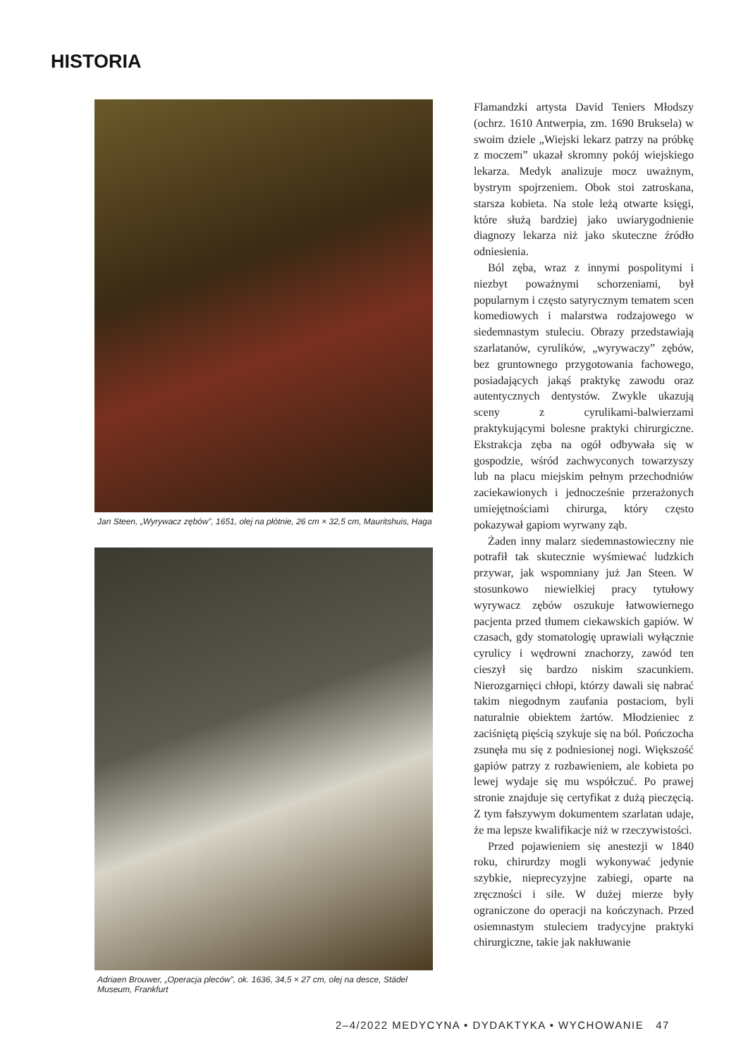HISTORIA
Jan Steen, „Wyrywacz zębów”, 1651, olej na płótnie, 26 cm × 32,5 cm, Mauritshuis, Haga
Adriaen Brouwer, „Operacja pleców”, ok. 1636, 34,5 × 27 cm, olej na desce, Städel Museum, Frankfurt
Flamandzki artysta David Teniers Młodszy (ochrz. 1610 Antwerpia, zm. 1690 Bruksela) w swoim dziele „Wiejski lekarz patrzy na próbkę z moczem” ukazał skromny pokój wiejskiego lekarza. Medyk analizuje mocz uważnym, bystrym spojrzeniem. Obok stoi zatroskana, starsza kobieta. Na stole leżą otwarte księgi, które służą bardziej jako uwiarygodnienie diagnozy lekarza niż jako skuteczne źródło odniesienia.
Ból zęba, wraz z innymi pospolitymi i niezbyt poważnymi schorzeniami, był popularnym i często satyrycznym tematem scen komediowych i malarstwa rodzajowego w siedemnastym stuleciu. Obrazy przedstawiają szarlatanów, cyrulików, „wyrywaczy” zębów, bez gruntownego przygotowania fachowego, posiadających jakąś praktykę zawodu oraz autentycznych dentystów. Zwykle ukazują sceny z cyrulikami-balwierzami praktykującymi bolesne praktyki chirurgiczne. Ekstrakcja zęba na ogół odbywała się w gospodzie, wśród zachwyconych towarzyszy lub na placu miejskim pełnym przechodniów zaciekawionych i jednocześnie przerażonych umiejętnościami chirurga, który często pokazywał gapiom wyrwany ząb.
Żaden inny malarz siedemnastowieczny nie potrafił tak skutecznie wyśmiewać ludzkich przywar, jak wspomniany już Jan Steen. W stosunkowo niewielkiej pracy tytułowy wyrywacz zębów oszukuje łatwowiernego pacjenta przed tłumem ciekawskich gapiów. W czasach, gdy stomatologię uprawiali wyłącznie cyrulicy i wędrowni znachorzy, zawód ten cieszył się bardzo niskim szacunkiem. Nierozgarnięci chłopi, którzy dawali się nabrać takim niegodnym zaufania postaciom, byli naturalnie obiektem żartów. Młodzieniec z zaciśniętą pięścią szykuje się na ból. Pończocha zsunęła mu się z podniesionej nogi. Większość gapiów patrzy z rozbawieniem, ale kobieta po lewej wydaje się mu współczuć. Po prawej stronie znajduje się certyfikat z dużą pieczęcią. Z tym fałszywym dokumentem szarlatan udaje, że ma lepsze kwalifikacje niż w rzeczywistości.
Przed pojawieniem się anestezji w 1840 roku, chirurdzy mogli wykonywać jedynie szybkie, nieprecyzyjne zabiegi, oparte na zręczności i sile. W dużej mierze były ograniczone do operacji na kończynach. Przed osiemnastym stuleciem tradycyjne praktyki chirurgiczne, takie jak nakłuwanie
2–4/2022 MEDYCYNA • DYDAKTYKA • WYCHOWANIE 47